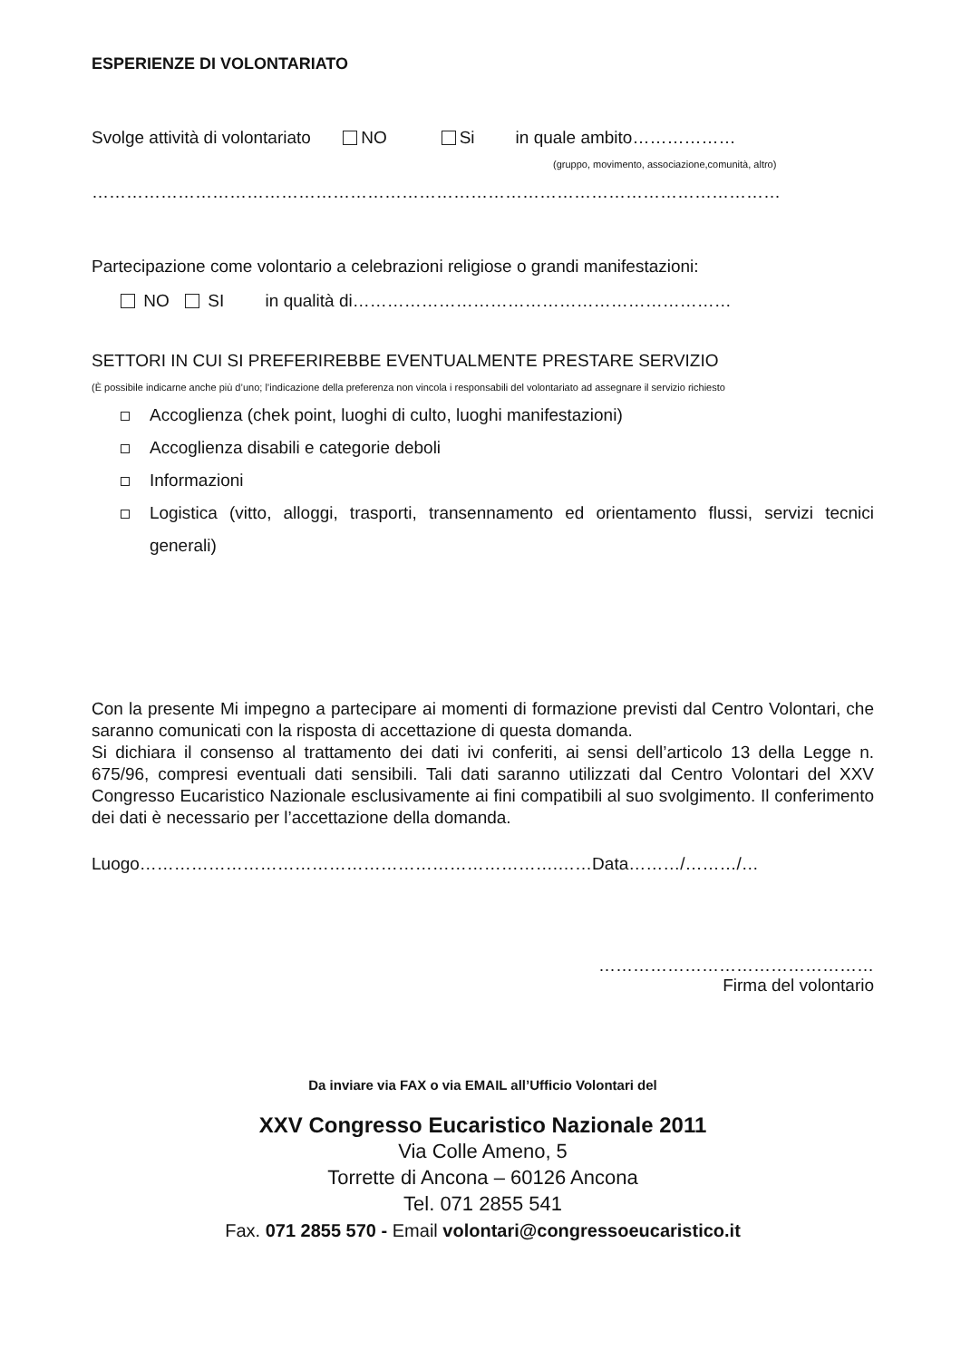ESPERIENZE DI VOLONTARIATO
Svolge attività di volontariato NO Si in quale ambito………………
(gruppo, movimento, associazione,comunità, altro)
…………………………………………………………………………………………………………
Partecipazione come volontario a celebrazioni religiose o grandi manifestazioni:
NO SI in qualità di…………………………………………………………
SETTORI IN CUI SI PREFERIREBBE EVENTUALMENTE PRESTARE SERVIZIO
(È possibile indicarne anche più d’uno; l’indicazione della preferenza non vincola i responsabili del volontariato ad assegnare il servizio richiesto
Accoglienza (chek point, luoghi di culto, luoghi manifestazioni)
Accoglienza disabili e categorie deboli
Informazioni
Logistica (vitto, alloggi, trasporti, transennamento ed orientamento flussi, servizi tecnici generali)
Con la presente Mi impegno a partecipare ai momenti di formazione previsti dal Centro Volontari, che saranno comunicati con la risposta di accettazione di questa domanda.
Si dichiara il consenso al trattamento dei dati ivi conferiti, ai sensi dell’articolo 13 della Legge n. 675/96, compresi eventuali dati sensibili. Tali dati saranno utilizzati dal Centro Volontari del XXV Congresso Eucaristico Nazionale esclusivamente ai fini compatibili al suo svolgimento. Il conferimento dei dati è necessario per l’accettazione della domanda.
Luogo……………………………………………………………….……Data………/………/…
…………………………………………
Firma del volontario
Da inviare via FAX o via EMAIL all’Ufficio Volontari del
XXV Congresso Eucaristico Nazionale 2011
Via Colle Ameno, 5
Torrette di Ancona – 60126 Ancona
Tel. 071 2855 541
Fax. 071 2855 570 - Email volontari@congressoeucaristico.it